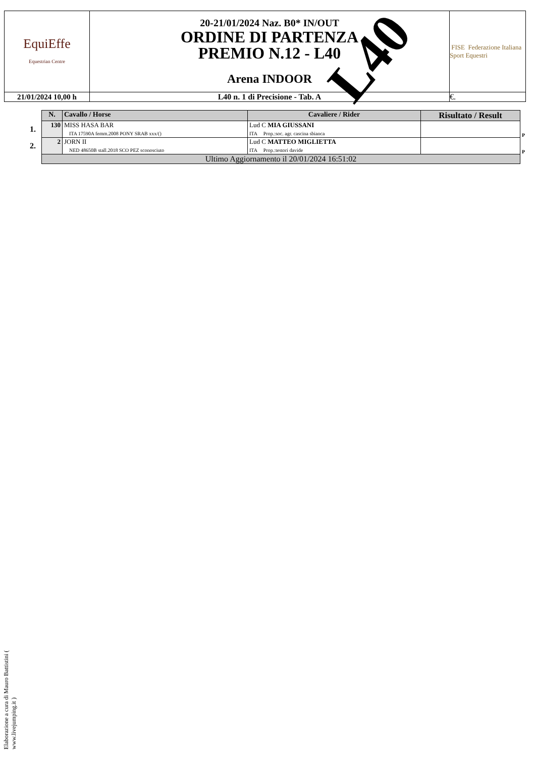| EquiEffe Equestrian Centre | 20-21/01/2024 Naz. B0* IN/OUT ORDINE DI PARTENZA PREMIO N.12 - L40 Arena INDOOR | FISE Federazione Italiana Sport Equestri |
| 21/01/2024 10,00 h | L40 n. 1 di Precisione - Tab. A | €. |
L40
| | N. | Cavallo / Horse | Cavaliere / Rider | Risultato / Result | |
| --- | --- | --- | --- | --- | --- |
| 1. | 130 | MISS HASA BAR ITA 17590A femm.2008 PONY SRAB xxx/() | Lud C MIA GIUSSANI ITA Prop.:soc. agr. cascina sbianca | | P |
| 2. | 2 | JORN II NED 48650B stall.2018 SCO PEZ sconosciuto | Lud C MATTEO MIGLIETTA ITA Prop.:testori davide | | P |
| | Ultimo Aggiornamento il 20/01/2024 16:51:02 | | | | |
Elaborazione a cura di Mauro Battistini ( www.livejumping.it )